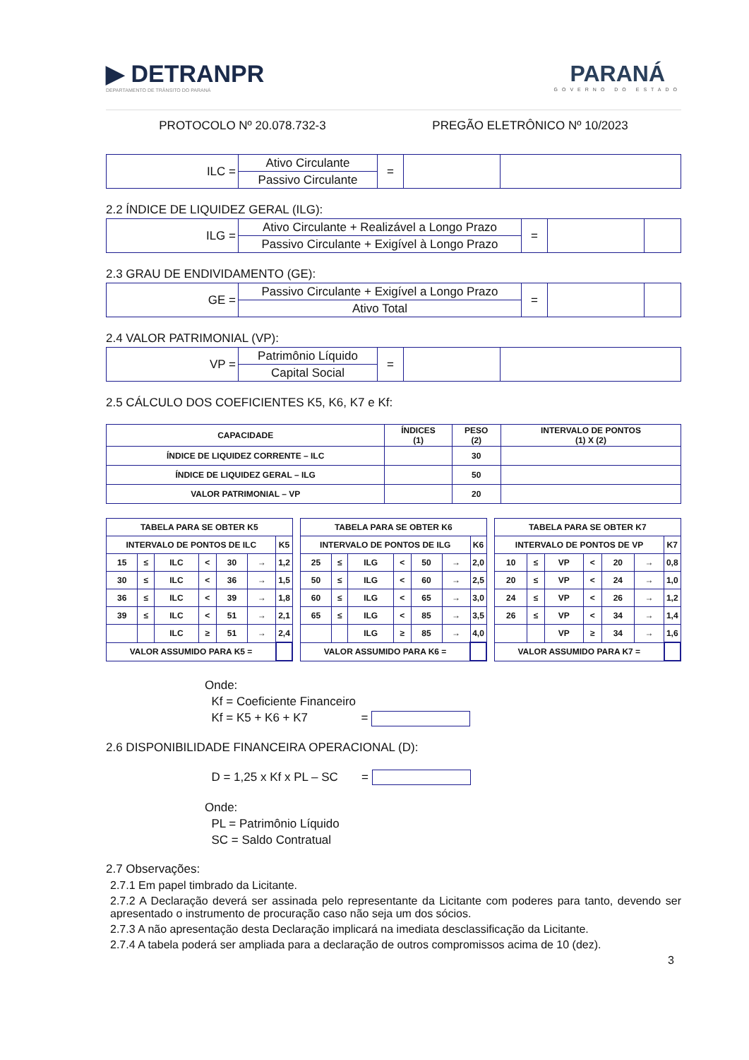▶ DETRANPR
DEPARTAMENTO DE TRÂNSITO DO PARANÁ
PARANÁ
GOVERNO DO ESTADO
PROTOCOLO Nº 20.078.732-3 PREGÃO ELETRÔNICO Nº 10/2023
| ILC = | Ativo Circulante | = | | |
| | Passivo Circulante | | | |
2.2 ÍNDICE DE LIQUIDEZ GERAL (ILG):
| ILG = | Ativo Circulante + Realizável a Longo Prazo | = | | |
| | Passivo Circulante + Exigível à Longo Prazo | | | |
2.3 GRAU DE ENDIVIDAMENTO (GE):
| GE = | Passivo Circulante + Exigível a Longo Prazo | = | | |
| | Ativo Total | | | |
2.4 VALOR PATRIMONIAL (VP):
| VP = | Patrimônio Líquido | = | | |
| | Capital Social | | | |
2.5 CÁLCULO DOS COEFICIENTES K5, K6, K7 e Kf:
| CAPACIDADE | ÍNDICES (1) | PESO (2) | INTERVALO DE PONTOS (1) X (2) |
| --- | --- | --- | --- |
| ÍNDICE DE LIQUIDEZ CORRENTE – ILC | | 30 | |
| ÍNDICE DE LIQUIDEZ GERAL – ILG | | 50 | |
| VALOR PATRIMONIAL – VP | | 20 | |
| TABELA PARA SE OBTER K5 | | | | | | |
| INTERVALO DE PONTOS DE ILC | | | | | | K5 |
| 15 | ≤ | ILC | < | 30 | → | 1,2 |
| 30 | ≤ | ILC | < | 36 | → | 1,5 |
| 36 | ≤ | ILC | < | 39 | → | 1,8 |
| 39 | ≤ | ILC | < | 51 | → | 2,1 |
| | | ILC | ≥ | 51 | → | 2,4 |
| VALOR ASSUMIDO PARA K5 = | | | | | | |
| TABELA PARA SE OBTER K6 | | | | | | |
| INTERVALO DE PONTOS DE ILG | | | | | | K6 |
| 25 | ≤ | ILG | < | 50 | → | 2,0 |
| 50 | ≤ | ILG | < | 60 | → | 2,5 |
| 60 | ≤ | ILG | < | 65 | → | 3,0 |
| 65 | ≤ | ILG | < | 85 | → | 3,5 |
| | | ILG | ≥ | 85 | → | 4,0 |
| VALOR ASSUMIDO PARA K6 = | | | | | | |
| TABELA PARA SE OBTER K7 | | | | | | |
| INTERVALO DE PONTOS DE VP | | | | | | K7 |
| 10 | ≤ | VP | < | 20 | → | 0,8 |
| 20 | ≤ | VP | < | 24 | → | 1,0 |
| 24 | ≤ | VP | < | 26 | → | 1,2 |
| 26 | ≤ | VP | < | 34 | → | 1,4 |
| | | VP | ≥ | 34 | → | 1,6 |
| VALOR ASSUMIDO PARA K7 = | | | | | | |
Onde:
Kf = Coeficiente Financeiro
Kf = K5 + K6 + K7 =
2.6 DISPONIBILIDADE FINANCEIRA OPERACIONAL (D):
D = 1,25 x Kf x PL – SC =
Onde:
PL = Patrimônio Líquido
SC = Saldo Contratual
2.7 Observações:
2.7.1 Em papel timbrado da Licitante.
2.7.2 A Declaração deverá ser assinada pelo representante da Licitante com poderes para tanto, devendo ser apresentado o instrumento de procuração caso não seja um dos sócios.
2.7.3 A não apresentação desta Declaração implicará na imediata desclassificação da Licitante.
2.7.4 A tabela poderá ser ampliada para a declaração de outros compromissos acima de 10 (dez).
3